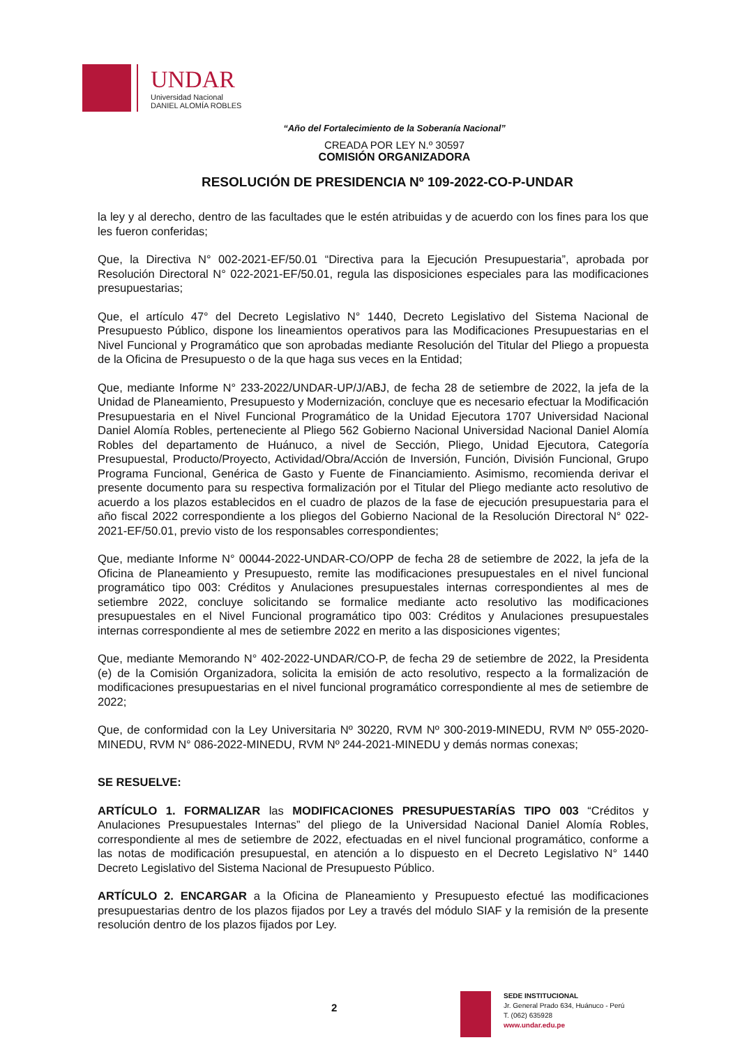UNDAR
Universidad Nacional
DANIEL ALOMÍA ROBLES
“Año del Fortalecimiento de la Soberanía Nacional”
CREADA POR LEY N.º 30597
COMISIÓN ORGANIZADORA
RESOLUCIÓN DE PRESIDENCIA Nº 109-2022-CO-P-UNDAR
la ley y al derecho, dentro de las facultades que le estén atribuidas y de acuerdo con los fines para los que les fueron conferidas;
Que, la Directiva N° 002-2021-EF/50.01 “Directiva para la Ejecución Presupuestaria”, aprobada por Resolución Directoral N° 022-2021-EF/50.01, regula las disposiciones especiales para las modificaciones presupuestarias;
Que, el artículo 47° del Decreto Legislativo N° 1440, Decreto Legislativo del Sistema Nacional de Presupuesto Público, dispone los lineamientos operativos para las Modificaciones Presupuestarias en el Nivel Funcional y Programático que son aprobadas mediante Resolución del Titular del Pliego a propuesta de la Oficina de Presupuesto o de la que haga sus veces en la Entidad;
Que, mediante Informe N° 233-2022/UNDAR-UP/J/ABJ, de fecha 28 de setiembre de 2022, la jefa de la Unidad de Planeamiento, Presupuesto y Modernización, concluye que es necesario efectuar la Modificación Presupuestaria en el Nivel Funcional Programático de la Unidad Ejecutora 1707 Universidad Nacional Daniel Alomía Robles, perteneciente al Pliego 562 Gobierno Nacional Universidad Nacional Daniel Alomía Robles del departamento de Huánuco, a nivel de Sección, Pliego, Unidad Ejecutora, Categoría Presupuestal, Producto/Proyecto, Actividad/Obra/Acción de Inversión, Función, División Funcional, Grupo Programa Funcional, Genérica de Gasto y Fuente de Financiamiento. Asimismo, recomienda derivar el presente documento para su respectiva formalización por el Titular del Pliego mediante acto resolutivo de acuerdo a los plazos establecidos en el cuadro de plazos de la fase de ejecución presupuestaria para el año fiscal 2022 correspondiente a los pliegos del Gobierno Nacional de la Resolución Directoral N° 022-2021-EF/50.01, previo visto de los responsables correspondientes;
Que, mediante Informe N° 00044-2022-UNDAR-CO/OPP de fecha 28 de setiembre de 2022, la jefa de la Oficina de Planeamiento y Presupuesto, remite las modificaciones presupuestales en el nivel funcional programático tipo 003: Créditos y Anulaciones presupuestales internas correspondientes al mes de setiembre 2022, concluye solicitando se formalice mediante acto resolutivo las modificaciones presupuestales en el Nivel Funcional programático tipo 003: Créditos y Anulaciones presupuestales internas correspondiente al mes de setiembre 2022 en merito a las disposiciones vigentes;
Que, mediante Memorando N° 402-2022-UNDAR/CO-P, de fecha 29 de setiembre de 2022, la Presidenta (e) de la Comisión Organizadora, solicita la emisión de acto resolutivo, respecto a la formalización de modificaciones presupuestarias en el nivel funcional programático correspondiente al mes de setiembre de 2022;
Que, de conformidad con la Ley Universitaria Nº 30220, RVM Nº 300-2019-MINEDU, RVM Nº 055-2020-MINEDU, RVM N° 086-2022-MINEDU, RVM Nº 244-2021-MINEDU y demás normas conexas;
SE RESUELVE:
ARTÍCULO 1. FORMALIZAR las MODIFICACIONES PRESUPUESTARÍAS TIPO 003 “Créditos y Anulaciones Presupuestales Internas” del pliego de la Universidad Nacional Daniel Alomía Robles, correspondiente al mes de setiembre de 2022, efectuadas en el nivel funcional programático, conforme a las notas de modificación presupuestal, en atención a lo dispuesto en el Decreto Legislativo N° 1440 Decreto Legislativo del Sistema Nacional de Presupuesto Público.
ARTÍCULO 2. ENCARGAR a la Oficina de Planeamiento y Presupuesto efectué las modificaciones presupuestarias dentro de los plazos fijados por Ley a través del módulo SIAF y la remisión de la presente resolución dentro de los plazos fijados por Ley.
2
SEDE INSTITUCIONAL
Jr. General Prado 634, Huánuco - Perú
T. (062) 635928
www.undar.edu.pe